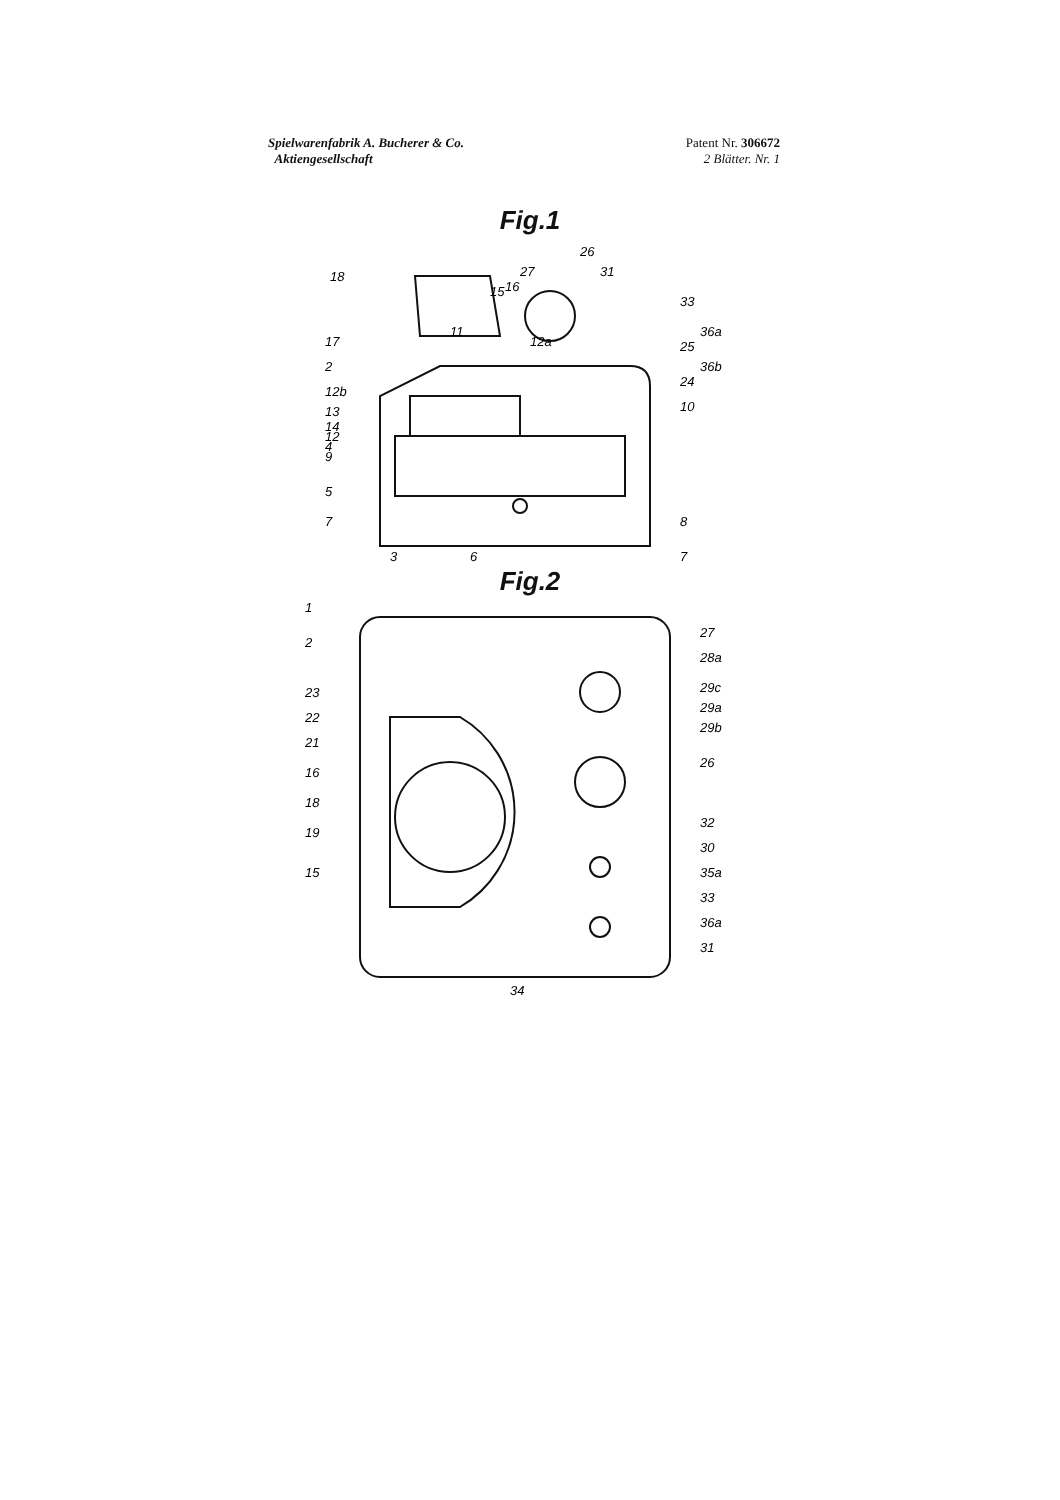Spielwarenfabrik A. Bucherer & Co.
Aktiengesellschaft
Patent Nr. 306672
2 Blätter. Nr. 1
Fig.1
18
2
4
5
7
3
6
7
8
24
25
33
36a
36b
26
31
27
15
16
11
12a
12b
13
14
12
9
10
17
Fig.2
1
2
23
22
21
16
18
19
15
27
28a
29c
29a
29b
26
32
30
35a
33
36a
31
34